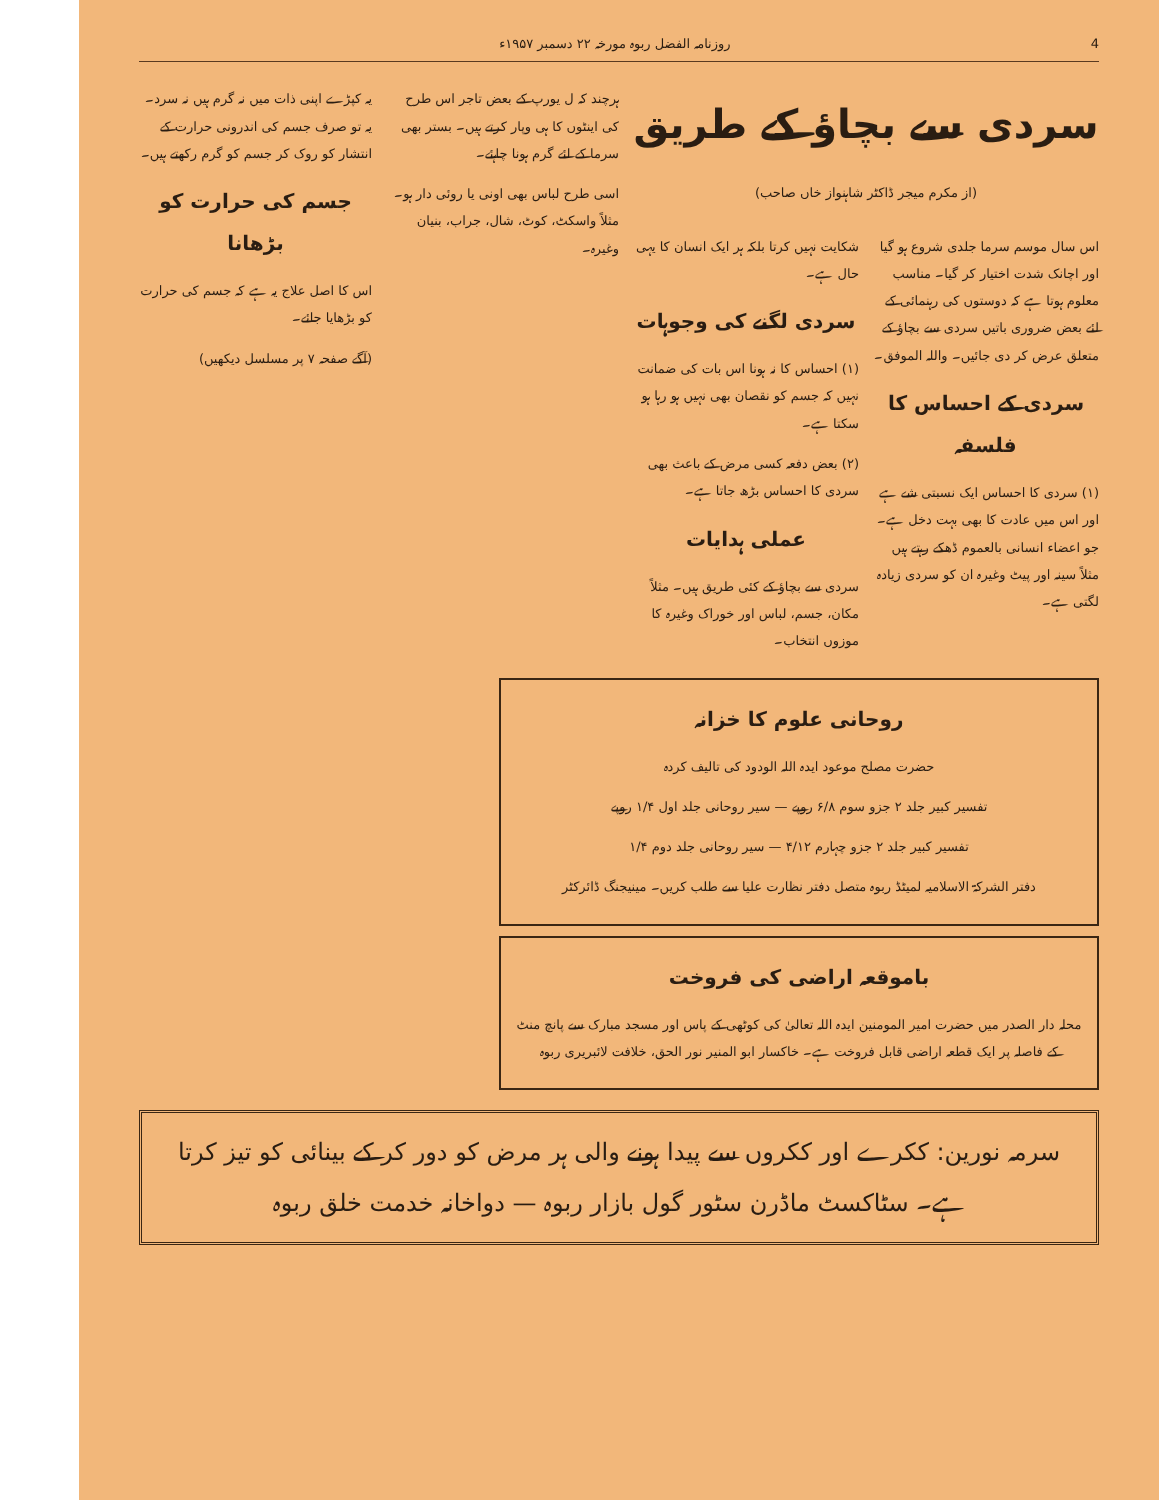4 روزنامہ الفضل ربوہ مورخہ ۲۲ دسمبر ۱۹۵۷ء
سردی سے بچاؤ کے طریق
(از مکرم میجر ڈاکٹر شاہنواز خاں صاحب)
اس سال موسم سرما جلدی شروع ہو گیا اور اچانک شدت اختیار کر گیا۔ مناسب معلوم ہوتا ہے کہ دوستوں کی رہنمائی کے لئے بعض ضروری باتیں سردی سے بچاؤ کے متعلق عرض کر دی جائیں۔ واللہ الموفق۔
سردی کے احساس کا فلسفہ
(۱) سردی کا احساس ایک نسبتی شے ہے اور اس میں عادت کا بھی بہت دخل ہے۔ جو اعضاء انسانی بالعموم ڈھکے رہتے ہیں مثلاً سینہ اور پیٹ وغیرہ ان کو سردی زیادہ لگتی ہے۔
شکایت نہیں کرتا بلکہ ہر ایک انسان کا یہی حال ہے۔
سردی لگنے کی وجوہات
(۱) احساس کا نہ ہونا اس بات کی ضمانت نہیں کہ جسم کو نقصان بھی نہیں ہو رہا ہو سکتا ہے۔
(۲) بعض دفعہ کسی مرض کے باعث بھی سردی کا احساس بڑھ جاتا ہے۔
عملی ہدایات
سردی سے بچاؤ کے کئی طریق ہیں۔ مثلاً مکان، جسم، لباس اور خوراک وغیرہ کا موزوں انتخاب۔
ہرچند کہ ل یورپ کے بعض تاجر اس طرح کی اینٹوں کا ہی وپار کرتے ہیں۔ بستر بھی سرما کے لئے گرم ہونا چاہئے۔
اسی طرح لباس بھی اونی یا روئی دار ہو۔ مثلاً واسکٹ، کوٹ، شال، جراب، بنیان وغیرہ۔
یہ کپڑے اپنی ذات میں نہ گرم ہیں نہ سرد۔ یہ تو صرف جسم کی اندرونی حرارت کے انتشار کو روک کر جسم کو گرم رکھتے ہیں۔
جسم کی حرارت کو بڑھانا
اس کا اصل علاج یہ ہے کہ جسم کی حرارت کو بڑھایا جائے۔
(آگے صفحہ ۷ پر مسلسل دیکھیں)
روحانی علوم کا خزانہ
حضرت مصلح موعود ایدہ اللہ الودود کی تالیف کردہ
تفسیر کبیر جلد ۲ جزو سوم ۶/۸ روپے — سیر روحانی جلد اول ۱/۴ روپے
تفسیر کبیر جلد ۲ جزو چہارم ۴/۱۲ — سیر روحانی جلد دوم ۱/۴
دفتر الشرکۃ الاسلامیہ لمیٹڈ ربوہ متصل دفتر نظارت علیا سے طلب کریں۔ مینیجنگ ڈائرکٹر
باموقعہ اراضی کی فروخت
محلہ دار الصدر میں حضرت امیر المومنین ایدہ اللہ تعالیٰ کی کوٹھی کے پاس اور مسجد مبارک سے پانچ منٹ کے فاصلہ پر ایک قطعہ اراضی قابل فروخت ہے۔ خاکسار ابو المنیر نور الحق، خلافت لائبریری ربوہ
سرمہ نورین: ککرے اور ککروں سے پیدا ہونے والی ہر مرض کو دور کر کے بینائی کو تیز کرتا ہے۔ سٹاکسٹ ماڈرن سٹور گول بازار ربوہ — دواخانہ خدمت خلق ربوہ